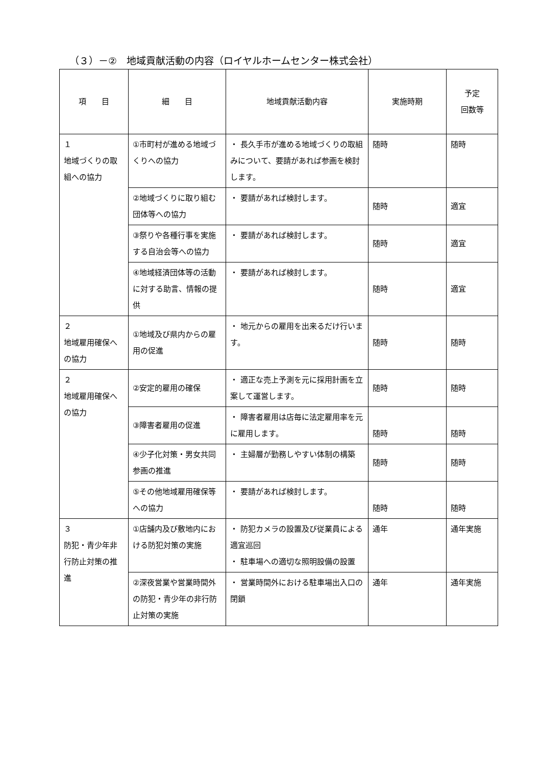（３）－②　地域貢献活動の内容（ロイヤルホームセンター株式会社）
| 項 目 | 細 目 | 地域貢献活動内容 | 実施時期 | 予定 回数等 |
| --- | --- | --- | --- | --- |
| １ 地域づくりの取組への協力 | ①市町村が進める地域づくりへの協力 | ・ 長久手市が進める地域づくりの取組みについて、要請があれば参画を検討します。 | 随時 | 随時 |
| | ②地域づくりに取り組む団体等への協力 | ・ 要請があれば検討します。 | 随時 | 適宜 |
| | ③祭りや各種行事を実施する自治会等への協力 | ・ 要請があれば検討します。 | 随時 | 適宜 |
| | ④地域経済団体等の活動に対する助言、情報の提供 | ・ 要請があれば検討します。 | 随時 | 適宜 |
| ２ 地域雇用確保への協力 | ①地域及び県内からの雇用の促進 | ・ 地元からの雇用を出来るだけ行います。 | 随時 | 随時 |
| ２ 地域雇用確保への協力 | ②安定的雇用の確保 | ・ 適正な売上予測を元に採用計画を立案して運営します。 | 随時 | 随時 |
| | ③障害者雇用の促進 | ・ 障害者雇用は店毎に法定雇用率を元に雇用します。 | 随時 | 随時 |
| | ④少子化対策・男女共同参画の推進 | ・ 主婦層が勤務しやすい体制の構築 | 随時 | 随時 |
| | ⑤その他地域雇用確保等への協力 | ・ 要請があれば検討します。 | 随時 | 随時 |
| ３ 防犯・青少年非行防止対策の推進 | ①店舗内及び敷地内における防犯対策の実施 | ・ 防犯カメラの設置及び従業員による適宜巡回 ・ 駐車場への適切な照明設備の設置 | 通年 | 通年実施 |
| | ②深夜営業や営業時間外の防犯・青少年の非行防止対策の実施 | ・ 営業時間外における駐車場出入口の閉鎖 | 通年 | 通年実施 |